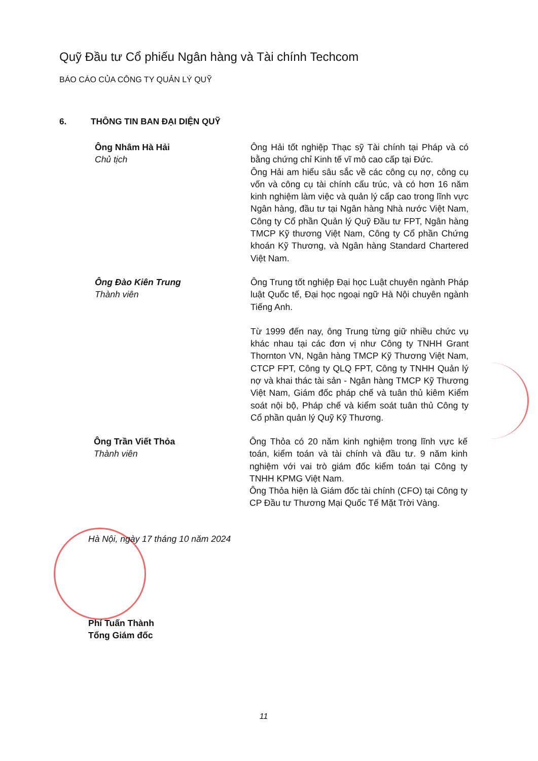Quỹ Đầu tư Cổ phiếu Ngân hàng và Tài chính Techcom
BÁO CÁO CỦA CÔNG TY QUẢN LÝ QUỸ
6. THÔNG TIN BAN ĐẠI DIỆN QUỸ
Ông Nhâm Hà Hải
Chủ tịch
Ông Hải tốt nghiệp Thạc sỹ Tài chính tại Pháp và có bằng chứng chỉ Kinh tế vĩ mô cao cấp tại Đức.
Ông Hải am hiểu sâu sắc về các công cụ nợ, công cụ vốn và công cụ tài chính cấu trúc, và có hơn 16 năm kinh nghiệm làm việc và quản lý cấp cao trong lĩnh vực Ngân hàng, đầu tư tại Ngân hàng Nhà nước Việt Nam, Công ty Cổ phần Quản lý Quỹ Đầu tư FPT, Ngân hàng TMCP Kỹ thương Việt Nam, Công ty Cổ phần Chứng khoán Kỹ Thương, và Ngân hàng Standard Chartered Việt Nam.
Ông Đào Kiên Trung
Thành viên
Ông Trung tốt nghiệp Đại học Luật chuyên ngành Pháp luật Quốc tế, Đại học ngoại ngữ Hà Nội chuyên ngành Tiếng Anh.
Từ 1999 đến nay, ông Trung từng giữ nhiều chức vụ khác nhau tại các đơn vị như Công ty TNHH Grant Thornton VN, Ngân hàng TMCP Kỹ Thương Việt Nam, CTCP FPT, Công ty QLQ FPT, Công ty TNHH Quản lý nợ và khai thác tài sản - Ngân hàng TMCP Kỹ Thương Việt Nam, Giám đốc pháp chế và tuân thủ kiêm Kiểm soát nội bộ, Pháp chế và kiểm soát tuân thủ Công ty Cổ phần quản lý Quỹ Kỹ Thương.
Ông Trần Viết Thỏa
Thành viên
Ông Thỏa có 20 năm kinh nghiệm trong lĩnh vực kế toán, kiểm toán và tài chính và đầu tư. 9 năm kinh nghiệm với vai trò giám đốc kiểm toán tại Công ty TNHH KPMG Việt Nam.
Ông Thỏa hiện là Giám đốc tài chính (CFO) tại Công ty CP Đầu tư Thương Mại Quốc Tế Mặt Trời Vàng.
Hà Nội, ngày 17 tháng 10 năm 2024
Phí Tuấn Thành
Tổng Giám đốc
11